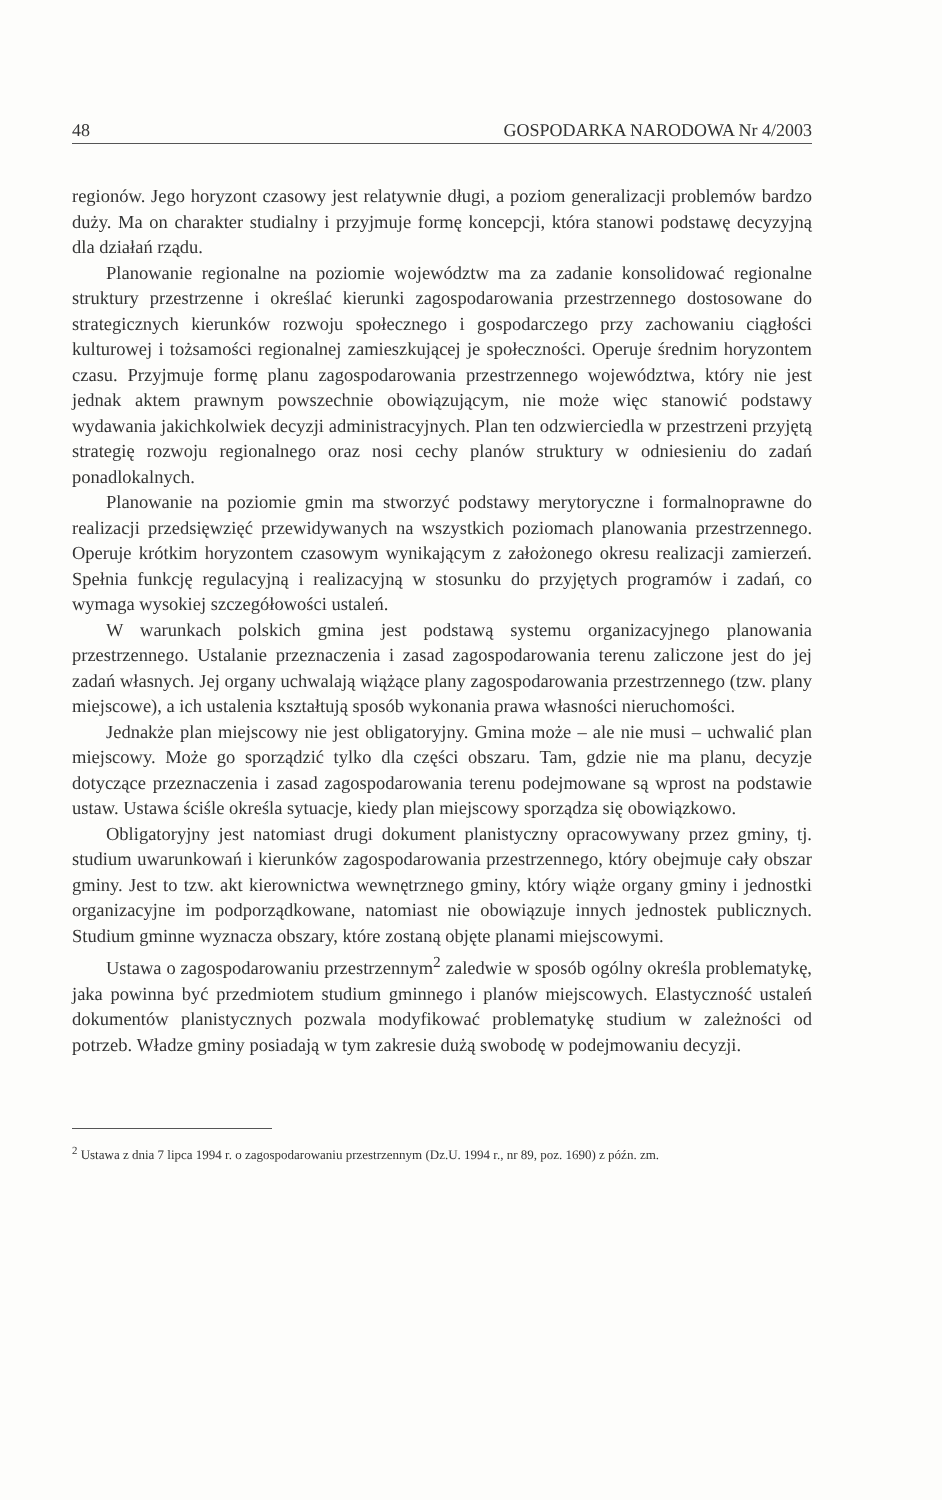48 GOSPODARKA NARODOWA Nr 4/2003
regionów. Jego horyzont czasowy jest relatywnie długi, a poziom generalizacji problemów bardzo duży. Ma on charakter studialny i przyjmuje formę koncepcji, która stanowi podstawę decyzyjną dla działań rządu.
Planowanie regionalne na poziomie województw ma za zadanie konsolidować regionalne struktury przestrzenne i określać kierunki zagospodarowania przestrzennego dostosowane do strategicznych kierunków rozwoju społecznego i gospodarczego przy zachowaniu ciągłości kulturowej i tożsamości regionalnej zamieszkującej je społeczności. Operuje średnim horyzontem czasu. Przyjmuje formę planu zagospodarowania przestrzennego województwa, który nie jest jednak aktem prawnym powszechnie obowiązującym, nie może więc stanowić podstawy wydawania jakichkolwiek decyzji administracyjnych. Plan ten odzwierciedla w przestrzeni przyjętą strategię rozwoju regionalnego oraz nosi cechy planów struktury w odniesieniu do zadań ponadlokalnych.
Planowanie na poziomie gmin ma stworzyć podstawy merytoryczne i formalnoprawne do realizacji przedsięwzięć przewidywanych na wszystkich poziomach planowania przestrzennego. Operuje krótkim horyzontem czasowym wynikającym z założonego okresu realizacji zamierzeń. Spełnia funkcję regulacyjną i realizacyjną w stosunku do przyjętych programów i zadań, co wymaga wysokiej szczegółowości ustaleń.
W warunkach polskich gmina jest podstawą systemu organizacyjnego planowania przestrzennego. Ustalanie przeznaczenia i zasad zagospodarowania terenu zaliczone jest do jej zadań własnych. Jej organy uchwalają wiążące plany zagospodarowania przestrzennego (tzw. plany miejscowe), a ich ustalenia kształtują sposób wykonania prawa własności nieruchomości.
Jednakże plan miejscowy nie jest obligatoryjny. Gmina może – ale nie musi – uchwalić plan miejscowy. Może go sporządzić tylko dla części obszaru. Tam, gdzie nie ma planu, decyzje dotyczące przeznaczenia i zasad zagospodarowania terenu podejmowane są wprost na podstawie ustaw. Ustawa ściśle określa sytuacje, kiedy plan miejscowy sporządza się obowiązkowo.
Obligatoryjny jest natomiast drugi dokument planistyczny opracowywany przez gminy, tj. studium uwarunkowań i kierunków zagospodarowania przestrzennego, który obejmuje cały obszar gminy. Jest to tzw. akt kierownictwa wewnętrznego gminy, który wiąże organy gminy i jednostki organizacyjne im podporządkowane, natomiast nie obowiązuje innych jednostek publicznych. Studium gminne wyznacza obszary, które zostaną objęte planami miejscowymi.
Ustawa o zagospodarowaniu przestrzennym<sup>2</sup> zaledwie w sposób ogólny określa problematykę, jaka powinna być przedmiotem studium gminnego i planów miejscowych. Elastyczność ustaleń dokumentów planistycznych pozwala modyfikować problematykę studium w zależności od potrzeb. Władze gminy posiadają w tym zakresie dużą swobodę w podejmowaniu decyzji.
<sup>2</sup> Ustawa z dnia 7 lipca 1994 r. o zagospodarowaniu przestrzennym (Dz.U. 1994 r., nr 89, poz. 1690) z późn. zm.